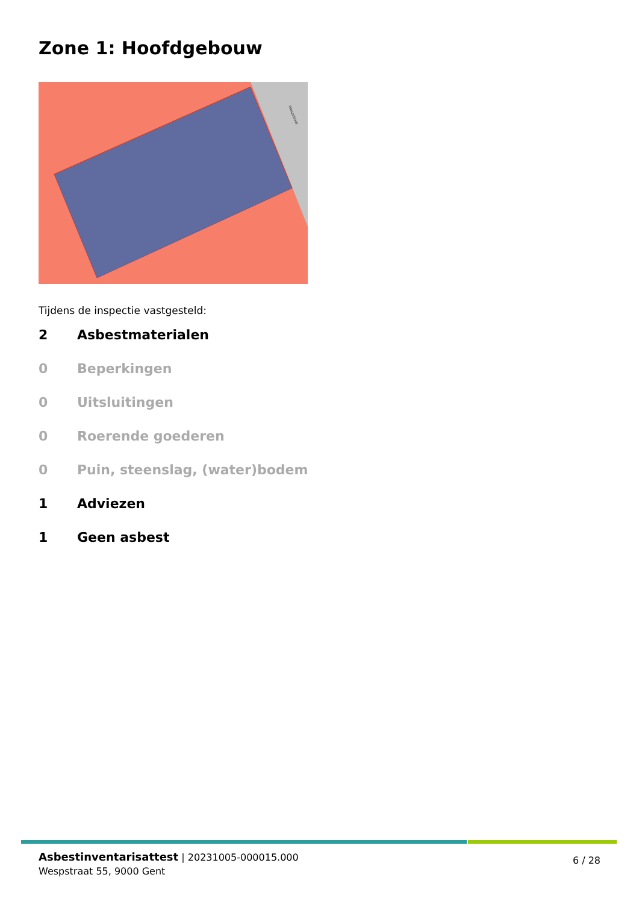Zone 1: Hoofdgebouw
Wespstraat
Tijdens de inspectie vastgesteld:
2 Asbestmaterialen
0 Beperkingen
0 Uitsluitingen
0 Roerende goederen
0 Puin, steenslag, (water)bodem
1 Adviezen
1 Geen asbest
Asbestinventarisattest | 20231005-000015.000
Wespstraat 55, 9000 Gent
6 / 28